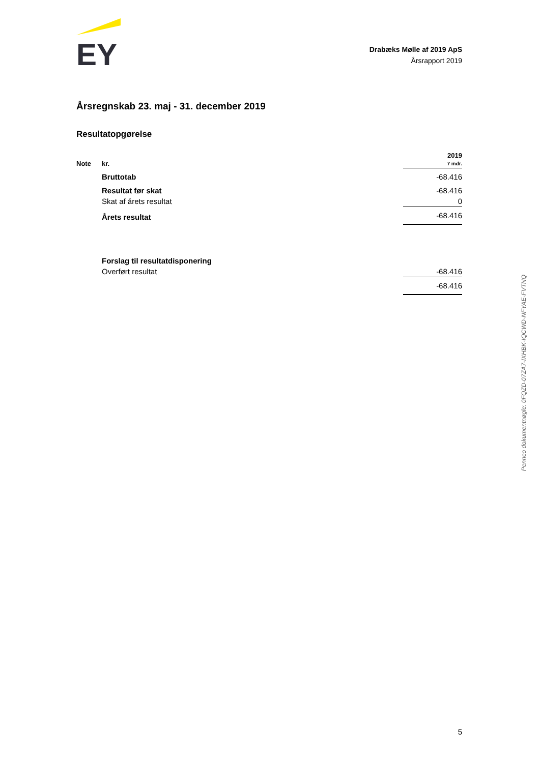EY
Drabæks Mølle af 2019 ApS
Årsrapport 2019
Årsregnskab 23. maj - 31. december 2019
Resultatopgørelse
| Note | kr. | 2019 7 mdr. |
| --- | --- | --- |
| | Bruttotab | -68.416 |
| | Resultat før skat | -68.416 |
| | Skat af årets resultat | 0 |
| | Årets resultat | -68.416 |
| | Forslag til resultatdisponering | |
| | Overført resultat | -68.416 |
| | | -68.416 |
Penneo dokumentnøgle: 0FQZD-07ZA7-IXHBK-IQCWD-NFYAE-FVTNQ
5